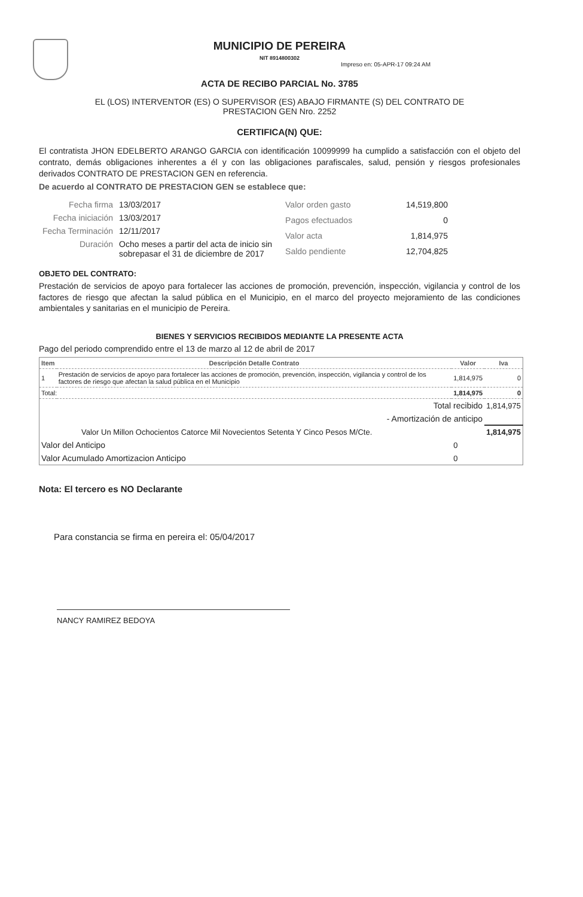MUNICIPIO DE PEREIRA
NIT 8914800302
Impreso en: 05-APR-17 09:24 AM
ACTA DE RECIBO PARCIAL No. 3785
EL (LOS) INTERVENTOR (ES) O SUPERVISOR (ES) ABAJO FIRMANTE (S) DEL CONTRATO DE
PRESTACION GEN Nro. 2252
CERTIFICA(N) QUE:
El contratista JHON EDELBERTO ARANGO GARCIA con identificación 10099999 ha cumplido a satisfacción con el objeto del contrato, demás obligaciones inherentes a él y con las obligaciones parafiscales, salud, pensión y riesgos profesionales derivados CONTRATO DE PRESTACION GEN en referencia.
De acuerdo al CONTRATO DE PRESTACION GEN se establece que:
| Fecha firma | 13/03/2017 |
| Fecha iniciación | 13/03/2017 |
| Fecha Terminación | 12/11/2017 |
| Duración | Ocho meses a partir del acta de inicio sin sobrepasar el 31 de diciembre de 2017 |
| Valor orden gasto | 14,519,800 |
| Pagos efectuados | 0 |
| Valor acta | 1,814,975 |
| Saldo pendiente | 12,704,825 |
OBJETO DEL CONTRATO:
Prestación de servicios de apoyo para fortalecer las acciones de promoción, prevención, inspección, vigilancia y control de los factores de riesgo que afectan la salud pública en el Municipio, en el marco del proyecto mejoramiento de las condiciones ambientales y sanitarias en el municipio de Pereira.
BIENES Y SERVICIOS RECIBIDOS MEDIANTE LA PRESENTE ACTA
Pago del periodo comprendido entre el 13 de marzo al 12 de abril de 2017
| Item | Descripción Detalle Contrato | Valor | Iva |
| --- | --- | --- | --- |
| 1 | Prestación de servicios de apoyo para fortalecer las acciones de promoción, prevención, inspección, vigilancia y control de los factores de riesgo que afectan la salud pública en el Municipio | 1,814,975 | 0 |
| Total: | | 1,814,975 | 0 |
| Total recibido | | | 1,814,975 |
| - Amortización de anticipo | | | |
| Valor Un Millon Ochocientos Catorce Mil Novecientos Setenta Y Cinco Pesos M/Cte. | | | 1,814,975 |
| Valor del Anticipo | | 0 | |
| Valor Acumulado Amortizacion Anticipo | | 0 | |
Nota: El tercero es NO Declarante
Para constancia se firma en pereira el: 05/04/2017
NANCY RAMIREZ BEDOYA